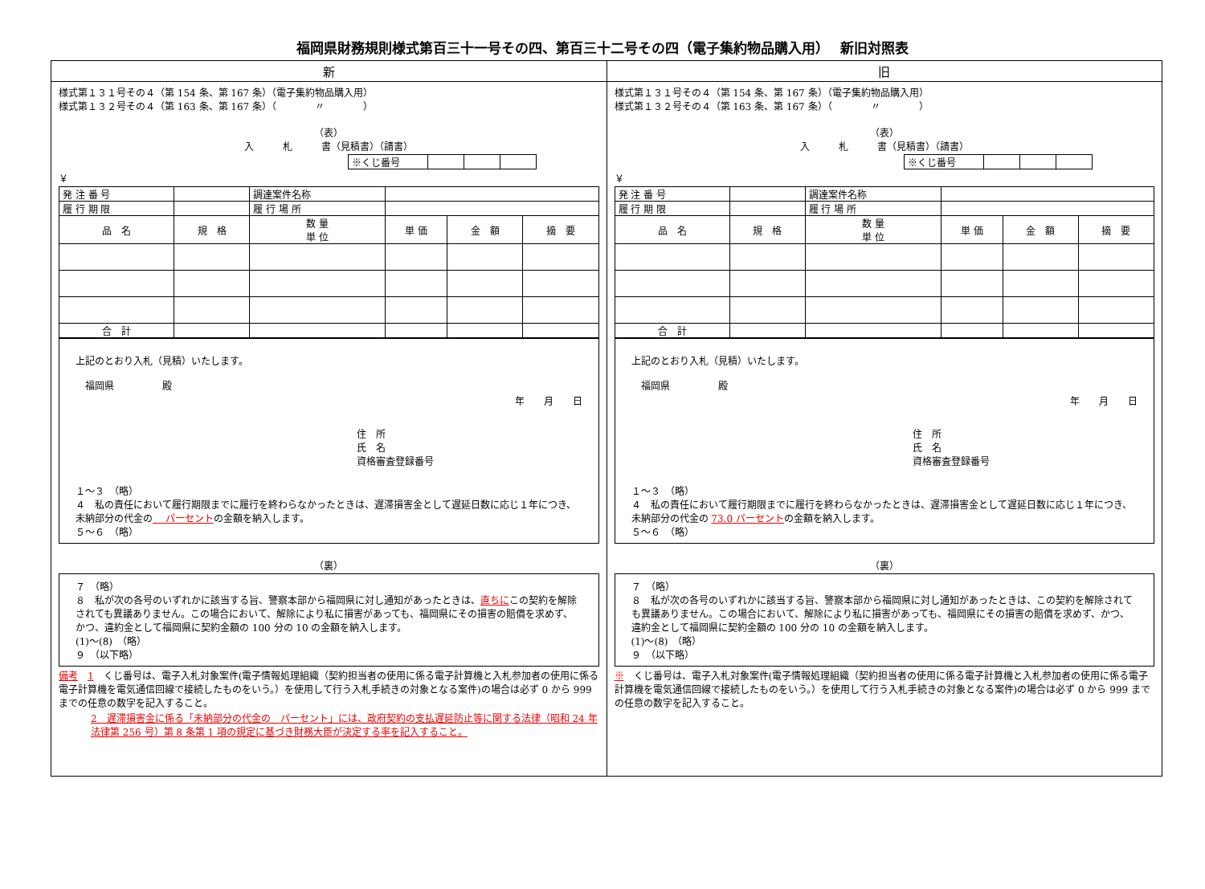福岡県財務規則様式第百三十一号その四、第百三十二号その四（電子集約物品購入用）　 新旧対照表
| 新 | 旧 |
| --- | --- |
| 様式第１３１号その４（第 154 条、第 167 条）（電子集約物品購入用） 様式第１３２号その４（第 163 条、第 167 条）（ 〃 ） （表） 入 札 書（見積書）（請書） / ※くじ番号 / / / / ￥ / 発 注 番 号 / / 調達案件名称 / / / / / 履 行 期 限 / / 履 行 場 所 / / / / / 品 名 / 規 格 / 数 量 単 位 / 単 価 / 金 額 / 摘 要 / / 合 計 / / / / / / 上記のとおり入札（見積）いたします。 福岡県 殿 年 月 日 住 所 氏 名 資格審査登録番号 １～３ （略） ４ 私の責任において履行期限までに履行を終わらなかったときは、遅滞損害金として遅延日数に応じ１年につき、未納部分の代金の パーセント の金額を納入します。 ５～６ （略） （裏） ７ （略） ８ 私が次の各号のいずれかに該当する旨、警察本部から福岡県に対し通知があったときは、 直ちに この契約を解除されても異議ありません。この場合において、解除により私に損害があっても、福岡県にその損害の賠償を求めず、かつ、違約金として福岡県に契約金額の 100 分の 10 の金額を納入します。 (1)～(8) （略） ９ （以下略） 備考 1 くじ番号は、電子入札対象案件(電子情報処理組織（契約担当者の使用に係る電子計算機と入札参加者の使用に係る電子計算機を電気通信回線で接続したものをいう。）を使用して行う入札手続きの対象となる案件)の場合は必ず 0 から 999 までの任意の数字を記入すること。 2 遅滞損害金に係る「未納部分の代金の パーセント」には、政府契約の支払遅延防止等に関する法律（昭和 24 年法律第 256 号）第 8 条第 1 項の規定に基づき財務大臣が決定する率を記入すること。 | 様式第１３１号その４（第 154 条、第 167 条）（電子集約物品購入用） 様式第１３２号その４（第 163 条、第 167 条）（ 〃 ） （表） 入 札 書（見積書）（請書） / ※くじ番号 / / / / ￥ / 発 注 番 号 / / 調達案件名称 / / / / / 履 行 期 限 / / 履 行 場 所 / / / / / 品 名 / 規 格 / 数 量 単 位 / 単 価 / 金 額 / 摘 要 / / 合 計 / / / / / / 上記のとおり入札（見積）いたします。 福岡県 殿 年 月 日 住 所 氏 名 資格審査登録番号 １～３ （略） ４ 私の責任において履行期限までに履行を終わらなかったときは、遅滞損害金として遅延日数に応じ１年につき、未納部分の代金の 73.0 パーセント の金額を納入します。 ５～６ （略） （裏） ７ （略） ８ 私が次の各号のいずれかに該当する旨、警察本部から福岡県に対し通知があったときは、この契約を解除されても異議ありません。この場合において、解除により私に損害があっても、福岡県にその損害の賠償を求めず、かつ、違約金として福岡県に契約金額の 100 分の 10 の金額を納入します。 (1)～(8) （略） ９ （以下略） ※ くじ番号は、電子入札対象案件(電子情報処理組織（契約担当者の使用に係る電子計算機と入札参加者の使用に係る電子計算機を電気通信回線で接続したものをいう。）を使用して行う入札手続きの対象となる案件)の場合は必ず 0 から 999 までの任意の数字を記入すること。 |